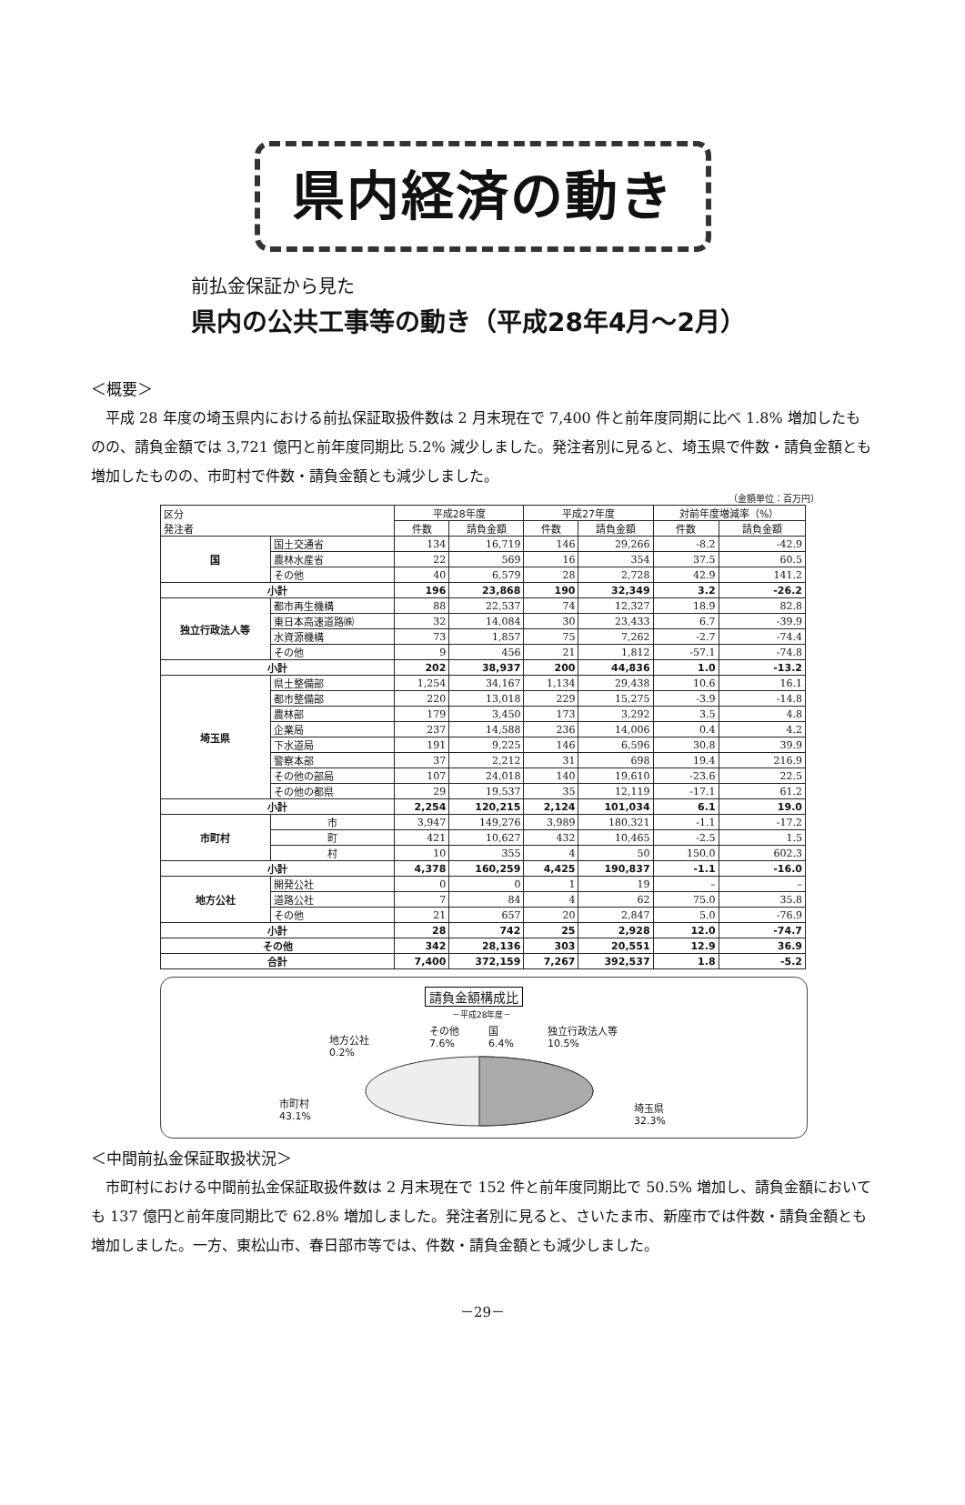県内経済の動き
前払金保証から見た
県内の公共工事等の動き（平成28年4月～2月）
＜概要＞
平成 28 年度の埼玉県内における前払保証取扱件数は 2 月末現在で 7,400 件と前年度同期に比べ 1.8% 増加したものの、請負金額では 3,721 億円と前年度同期比 5.2% 減少しました。発注者別に見ると、埼玉県で件数・請負金額とも増加したものの、市町村で件数・請負金額とも減少しました。
（金額単位：百万円）
| 区分 発注者 | | 平成28年度 | | 平成27年度 | | 対前年度増減率（%） | |
| --- | --- | --- | --- | --- | --- | --- | --- |
| | | 件数 | 請負金額 | 件数 | 請負金額 | 件数 | 請負金額 |
| 国 | 国土交通省 | 134 | 16,719 | 146 | 29,266 | -8.2 | -42.9 |
| | 農林水産省 | 22 | 569 | 16 | 354 | 37.5 | 60.5 |
| | その他 | 40 | 6,579 | 28 | 2,728 | 42.9 | 141.2 |
| 小計 | | 196 | 23,868 | 190 | 32,349 | 3.2 | -26.2 |
| 独立行政法人等 | 都市再生機構 | 88 | 22,537 | 74 | 12,327 | 18.9 | 82.8 |
| | 東日本高速道路㈱ | 32 | 14,084 | 30 | 23,433 | 6.7 | -39.9 |
| | 水資源機構 | 73 | 1,857 | 75 | 7,262 | -2.7 | -74.4 |
| | その他 | 9 | 456 | 21 | 1,812 | -57.1 | -74.8 |
| 小計 | | 202 | 38,937 | 200 | 44,836 | 1.0 | -13.2 |
| 埼玉県 | 県土整備部 | 1,254 | 34,167 | 1,134 | 29,438 | 10.6 | 16.1 |
| | 都市整備部 | 220 | 13,018 | 229 | 15,275 | -3.9 | -14.8 |
| | 農林部 | 179 | 3,450 | 173 | 3,292 | 3.5 | 4.8 |
| | 企業局 | 237 | 14,588 | 236 | 14,006 | 0.4 | 4.2 |
| | 下水道局 | 191 | 9,225 | 146 | 6,596 | 30.8 | 39.9 |
| | 警察本部 | 37 | 2,212 | 31 | 698 | 19.4 | 216.9 |
| | その他の部局 | 107 | 24,018 | 140 | 19,610 | -23.6 | 22.5 |
| | その他の都県 | 29 | 19,537 | 35 | 12,119 | -17.1 | 61.2 |
| 小計 | | 2,254 | 120,215 | 2,124 | 101,034 | 6.1 | 19.0 |
| 市町村 | 市 | 3,947 | 149,276 | 3,989 | 180,321 | -1.1 | -17.2 |
| | 町 | 421 | 10,627 | 432 | 10,465 | -2.5 | 1.5 |
| | 村 | 10 | 355 | 4 | 50 | 150.0 | 602.3 |
| 小計 | | 4,378 | 160,259 | 4,425 | 190,837 | -1.1 | -16.0 |
| 地方公社 | 開発公社 | 0 | 0 | 1 | 19 | – | – |
| | 道路公社 | 7 | 84 | 4 | 62 | 75.0 | 35.8 |
| | その他 | 21 | 657 | 20 | 2,847 | 5.0 | -76.9 |
| 小計 | | 28 | 742 | 25 | 2,928 | 12.0 | -74.7 |
| その他 | | 342 | 28,136 | 303 | 20,551 | 12.9 | 36.9 |
| 合計 | | 7,400 | 372,159 | 7,267 | 392,537 | 1.8 | -5.2 |
請負金額構成比
－平成28年度－
地方公社
0.2%
その他
7.6%
国
6.4%
独立行政法人等
10.5%
市町村
43.1%
埼玉県
32.3%
＜中間前払金保証取扱状況＞
市町村における中間前払金保証取扱件数は 2 月末現在で 152 件と前年度同期比で 50.5% 増加し、請負金額においても 137 億円と前年度同期比で 62.8% 増加しました。発注者別に見ると、さいたま市、新座市では件数・請負金額とも増加しました。一方、東松山市、春日部市等では、件数・請負金額とも減少しました。
－29－